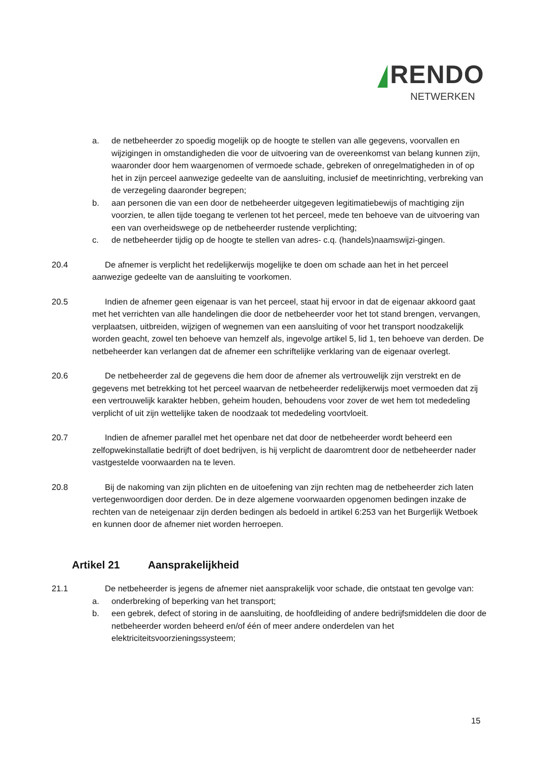RENDO
NETWERKEN
a. de netbeheerder zo spoedig mogelijk op de hoogte te stellen van alle gegevens, voorvallen en wijzigingen in omstandigheden die voor de uitvoering van de overeenkomst van belang kunnen zijn, waaronder door hem waargenomen of vermoede schade, gebreken of onregelmatigheden in of op het in zijn perceel aanwezige gedeelte van de aansluiting, inclusief de meetinrichting, verbreking van de verzegeling daaronder begrepen;
b. aan personen die van een door de netbeheerder uitgegeven legitimatiebewijs of machtiging zijn voorzien, te allen tijde toegang te verlenen tot het perceel, mede ten behoeve van de uitvoering van een van overheidswege op de netbeheerder rustende verplichting;
c. de netbeheerder tijdig op de hoogte te stellen van adres- c.q. (handels)naamswijzi-gingen.
20.4 De afnemer is verplicht het redelijkerwijs mogelijke te doen om schade aan het in het perceel aanwezige gedeelte van de aansluiting te voorkomen.
20.5 Indien de afnemer geen eigenaar is van het perceel, staat hij ervoor in dat de eigenaar akkoord gaat met het verrichten van alle handelingen die door de netbeheerder voor het tot stand brengen, vervangen, verplaatsen, uitbreiden, wijzigen of wegnemen van een aansluiting of voor het transport noodzakelijk worden geacht, zowel ten behoeve van hemzelf als, ingevolge artikel 5, lid 1, ten behoeve van derden. De netbeheerder kan verlangen dat de afnemer een schriftelijke verklaring van de eigenaar overlegt.
20.6 De netbeheerder zal de gegevens die hem door de afnemer als vertrouwelijk zijn verstrekt en de gegevens met betrekking tot het perceel waarvan de netbeheerder redelijkerwijs moet vermoeden dat zij een vertrouwelijk karakter hebben, geheim houden, behoudens voor zover de wet hem tot mededeling verplicht of uit zijn wettelijke taken de noodzaak tot mededeling voortvloeit.
20.7 Indien de afnemer parallel met het openbare net dat door de netbeheerder wordt beheerd een zelfopwekinstallatie bedrijft of doet bedrijven, is hij verplicht de daaromtrent door de netbeheerder nader vastgestelde voorwaarden na te leven.
20.8 Bij de nakoming van zijn plichten en de uitoefening van zijn rechten mag de netbeheerder zich laten vertegenwoordigen door derden. De in deze algemene voorwaarden opgenomen bedingen inzake de rechten van de neteigenaar zijn derden bedingen als bedoeld in artikel 6:253 van het Burgerlijk Wetboek en kunnen door de afnemer niet worden herroepen.
Artikel 21 Aansprakelijkheid
21.1 De netbeheerder is jegens de afnemer niet aansprakelijk voor schade, die ontstaat ten gevolge van:
a. onderbreking of beperking van het transport;
b. een gebrek, defect of storing in de aansluiting, de hoofdleiding of andere bedrijfsmiddelen die door de netbeheerder worden beheerd en/of één of meer andere onderdelen van het elektriciteitsvoorzieningssysteem;
15